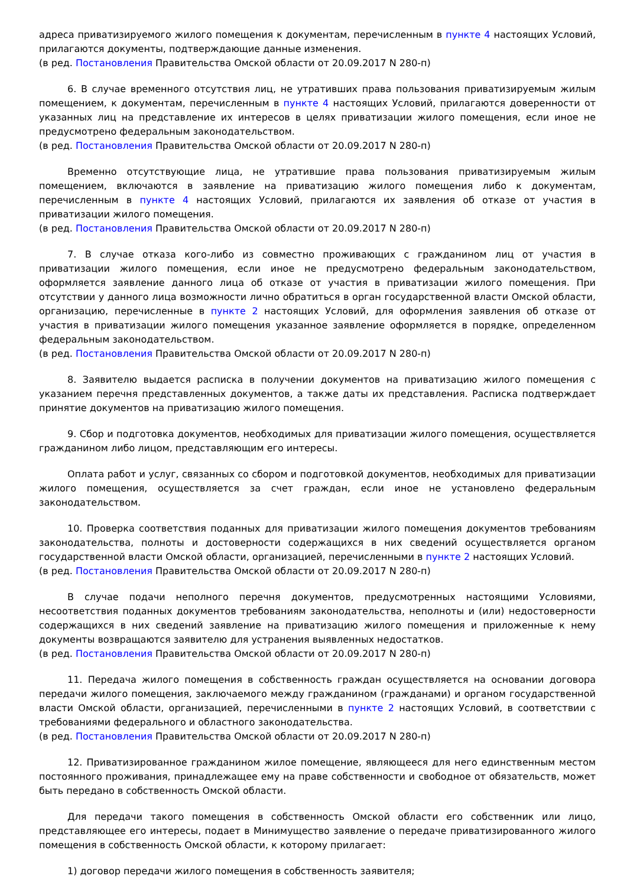адреса приватизируемого жилого помещения к документам, перечисленным в пункте 4 настоящих Условий, прилагаются документы, подтверждающие данные изменения.
(в ред. Постановления Правительства Омской области от 20.09.2017 N 280-п)
6. В случае временного отсутствия лиц, не утративших права пользования приватизируемым жилым помещением, к документам, перечисленным в пункте 4 настоящих Условий, прилагаются доверенности от указанных лиц на представление их интересов в целях приватизации жилого помещения, если иное не предусмотрено федеральным законодательством.
(в ред. Постановления Правительства Омской области от 20.09.2017 N 280-п)
Временно отсутствующие лица, не утратившие права пользования приватизируемым жилым помещением, включаются в заявление на приватизацию жилого помещения либо к документам, перечисленным в пункте 4 настоящих Условий, прилагаются их заявления об отказе от участия в приватизации жилого помещения.
(в ред. Постановления Правительства Омской области от 20.09.2017 N 280-п)
7. В случае отказа кого-либо из совместно проживающих с гражданином лиц от участия в приватизации жилого помещения, если иное не предусмотрено федеральным законодательством, оформляется заявление данного лица об отказе от участия в приватизации жилого помещения. При отсутствии у данного лица возможности лично обратиться в орган государственной власти Омской области, организацию, перечисленные в пункте 2 настоящих Условий, для оформления заявления об отказе от участия в приватизации жилого помещения указанное заявление оформляется в порядке, определенном федеральным законодательством.
(в ред. Постановления Правительства Омской области от 20.09.2017 N 280-п)
8. Заявителю выдается расписка в получении документов на приватизацию жилого помещения с указанием перечня представленных документов, а также даты их представления. Расписка подтверждает принятие документов на приватизацию жилого помещения.
9. Сбор и подготовка документов, необходимых для приватизации жилого помещения, осуществляется гражданином либо лицом, представляющим его интересы.
Оплата работ и услуг, связанных со сбором и подготовкой документов, необходимых для приватизации жилого помещения, осуществляется за счет граждан, если иное не установлено федеральным законодательством.
10. Проверка соответствия поданных для приватизации жилого помещения документов требованиям законодательства, полноты и достоверности содержащихся в них сведений осуществляется органом государственной власти Омской области, организацией, перечисленными в пункте 2 настоящих Условий.
(в ред. Постановления Правительства Омской области от 20.09.2017 N 280-п)
В случае подачи неполного перечня документов, предусмотренных настоящими Условиями, несоответствия поданных документов требованиям законодательства, неполноты и (или) недостоверности содержащихся в них сведений заявление на приватизацию жилого помещения и приложенные к нему документы возвращаются заявителю для устранения выявленных недостатков.
(в ред. Постановления Правительства Омской области от 20.09.2017 N 280-п)
11. Передача жилого помещения в собственность граждан осуществляется на основании договора передачи жилого помещения, заключаемого между гражданином (гражданами) и органом государственной власти Омской области, организацией, перечисленными в пункте 2 настоящих Условий, в соответствии с требованиями федерального и областного законодательства.
(в ред. Постановления Правительства Омской области от 20.09.2017 N 280-п)
12. Приватизированное гражданином жилое помещение, являющееся для него единственным местом постоянного проживания, принадлежащее ему на праве собственности и свободное от обязательств, может быть передано в собственность Омской области.
Для передачи такого помещения в собственность Омской области его собственник или лицо, представляющее его интересы, подает в Минимущество заявление о передаче приватизированного жилого помещения в собственность Омской области, к которому прилагает:
1) договор передачи жилого помещения в собственность заявителя;